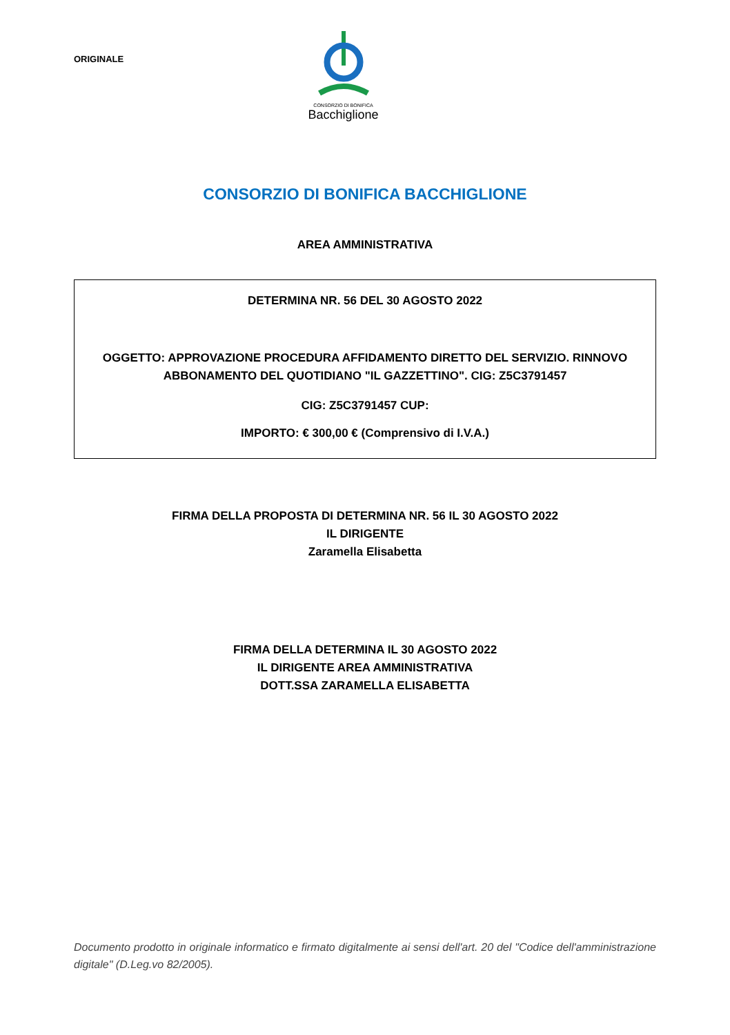ORIGINALE
CONSORZIO DI BONIFICA
Bacchiglione
CONSORZIO DI BONIFICA BACCHIGLIONE
AREA AMMINISTRATIVA
DETERMINA NR. 56 DEL 30 AGOSTO 2022
OGGETTO: APPROVAZIONE PROCEDURA AFFIDAMENTO DIRETTO DEL SERVIZIO. RINNOVO ABBONAMENTO DEL QUOTIDIANO "IL GAZZETTINO". CIG: Z5C3791457
CIG: Z5C3791457 CUP:
IMPORTO: € 300,00 € (Comprensivo di I.V.A.)
FIRMA DELLA PROPOSTA DI DETERMINA NR. 56 IL 30 AGOSTO 2022
IL DIRIGENTE
Zaramella Elisabetta
FIRMA DELLA DETERMINA IL 30 AGOSTO 2022
IL DIRIGENTE AREA AMMINISTRATIVA
DOTT.SSA ZARAMELLA ELISABETTA
Documento prodotto in originale informatico e firmato digitalmente ai sensi dell'art. 20 del "Codice dell'amministrazione digitale" (D.Leg.vo 82/2005).